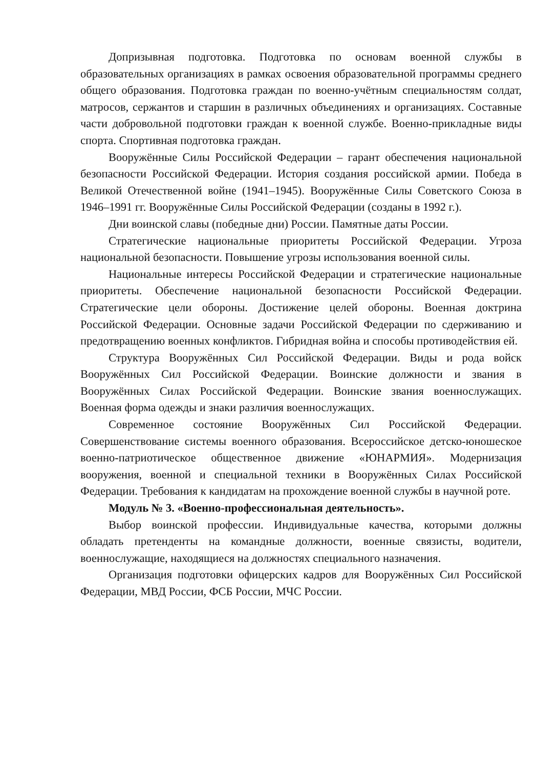Допризывная подготовка. Подготовка по основам военной службы в образовательных организациях в рамках освоения образовательной программы среднего общего образования. Подготовка граждан по военно-учётным специальностям солдат, матросов, сержантов и старшин в различных объединениях и организациях. Составные части добровольной подготовки граждан к военной службе. Военно-прикладные виды спорта. Спортивная подготовка граждан.
Вооружённые Силы Российской Федерации – гарант обеспечения национальной безопасности Российской Федерации. История создания российской армии. Победа в Великой Отечественной войне (1941–1945). Вооружённые Силы Советского Союза в 1946–1991 гг. Вооружённые Силы Российской Федерации (созданы в 1992 г.).
Дни воинской славы (победные дни) России. Памятные даты России.
Стратегические национальные приоритеты Российской Федерации. Угроза национальной безопасности. Повышение угрозы использования военной силы.
Национальные интересы Российской Федерации и стратегические национальные приоритеты. Обеспечение национальной безопасности Российской Федерации. Стратегические цели обороны. Достижение целей обороны. Военная доктрина Российской Федерации. Основные задачи Российской Федерации по сдерживанию и предотвращению военных конфликтов. Гибридная война и способы противодействия ей.
Структура Вооружённых Сил Российской Федерации. Виды и рода войск Вооружённых Сил Российской Федерации. Воинские должности и звания в Вооружённых Силах Российской Федерации. Воинские звания военнослужащих. Военная форма одежды и знаки различия военнослужащих.
Современное состояние Вооружённых Сил Российской Федерации. Совершенствование системы военного образования. Всероссийское детско-юношеское военно-патриотическое общественное движение «ЮНАРМИЯ». Модернизация вооружения, военной и специальной техники в Вооружённых Силах Российской Федерации. Требования к кандидатам на прохождение военной службы в научной роте.
Модуль № 3. «Военно-профессиональная деятельность».
Выбор воинской профессии. Индивидуальные качества, которыми должны обладать претенденты на командные должности, военные связисты, водители, военнослужащие, находящиеся на должностях специального назначения.
Организация подготовки офицерских кадров для Вооружённых Сил Российской Федерации, МВД России, ФСБ России, МЧС России.